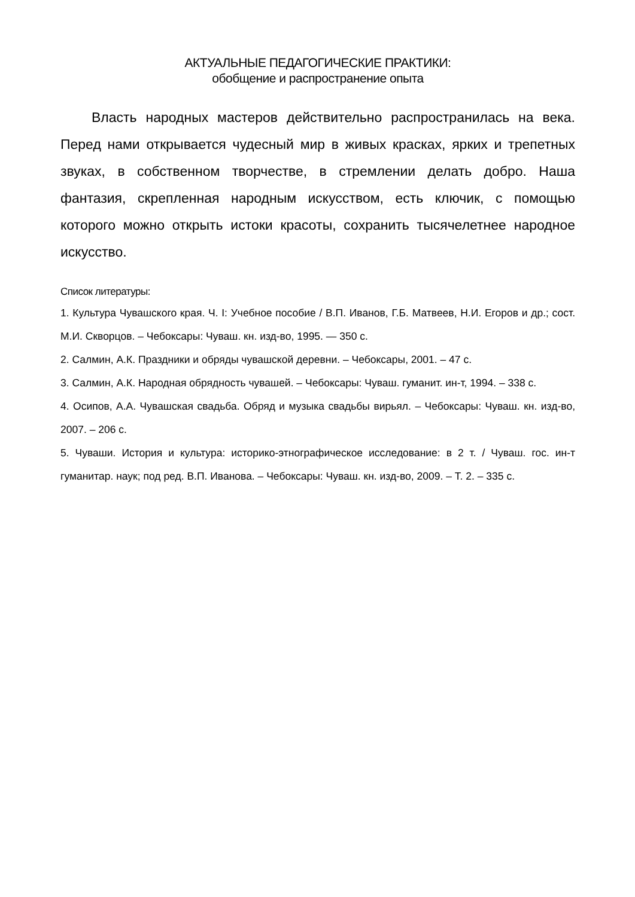АКТУАЛЬНЫЕ ПЕДАГОГИЧЕСКИЕ ПРАКТИКИ:
обобщение и распространение опыта
Власть народных мастеров действительно распространилась на века. Перед нами открывается чудесный мир в живых красках, ярких и трепетных звуках, в собственном творчестве, в стремлении делать добро. Наша фантазия, скрепленная народным искусством, есть ключик, с помощью которого можно открыть истоки красоты, сохранить тысячелетнее народное искусство.
Список литературы:
1. Культура Чувашского края. Ч. I: Учебное пособие / В.П. Иванов, Г.Б. Матвеев, Н.И. Егоров и др.; сост. М.И. Скворцов. – Чебоксары: Чуваш. кн. изд-во, 1995. — 350 с.
2. Салмин, А.К. Праздники и обряды чувашской деревни. – Чебоксары, 2001. – 47 с.
3. Салмин, А.К. Народная обрядность чувашей. – Чебоксары: Чуваш. гуманит. ин-т, 1994. – 338 с.
4. Осипов, А.А. Чувашская свадьба. Обряд и музыка свадьбы вирьял. – Чебоксары: Чуваш. кн. изд-во, 2007. – 206 с.
5. Чуваши. История и культура: историко-этнографическое исследование: в 2 т. / Чуваш. гос. ин-т гуманитар. наук; под ред. В.П. Иванова. – Чебоксары: Чуваш. кн. изд-во, 2009. – Т. 2. – 335 с.